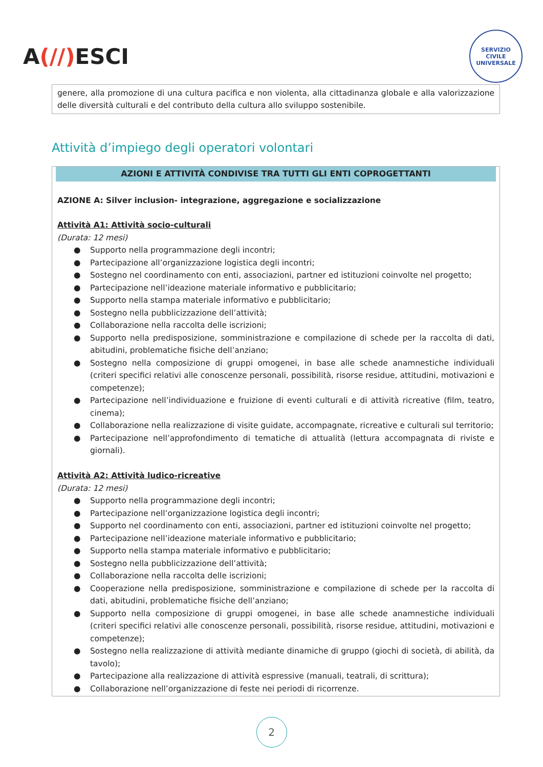A(//) ESCI
SERVIZIO CIVILE UNIVERSALE
genere, alla promozione di una cultura pacifica e non violenta, alla cittadinanza globale e alla valorizzazione delle diversità culturali e del contributo della cultura allo sviluppo sostenibile.
Attività d’impiego degli operatori volontari
AZIONI E ATTIVITÀ CONDIVISE TRA TUTTI GLI ENTI COPROGETTANTI
AZIONE A: Silver inclusion- integrazione, aggregazione e socializzazione
Attività A1: Attività socio-culturali
(Durata: 12 mesi)
● Supporto nella programmazione degli incontri;
● Partecipazione all’organizzazione logistica degli incontri;
● Sostegno nel coordinamento con enti, associazioni, partner ed istituzioni coinvolte nel progetto;
● Partecipazione nell’ideazione materiale informativo e pubblicitario;
● Supporto nella stampa materiale informativo e pubblicitario;
● Sostegno nella pubblicizzazione dell’attività;
● Collaborazione nella raccolta delle iscrizioni;
● Supporto nella predisposizione, somministrazione e compilazione di schede per la raccolta di dati, abitudini, problematiche fisiche dell’anziano;
● Sostegno nella composizione di gruppi omogenei, in base alle schede anamnestiche individuali (criteri specifici relativi alle conoscenze personali, possibilità, risorse residue, attitudini, motivazioni e competenze);
● Partecipazione nell’individuazione e fruizione di eventi culturali e di attività ricreative (film, teatro, cinema);
● Collaborazione nella realizzazione di visite guidate, accompagnate, ricreative e culturali sul territorio;
● Partecipazione nell’approfondimento di tematiche di attualità (lettura accompagnata di riviste e giornali).
Attività A2: Attività ludico-ricreative
(Durata: 12 mesi)
● Supporto nella programmazione degli incontri;
● Partecipazione nell’organizzazione logistica degli incontri;
● Supporto nel coordinamento con enti, associazioni, partner ed istituzioni coinvolte nel progetto;
● Partecipazione nell’ideazione materiale informativo e pubblicitario;
● Supporto nella stampa materiale informativo e pubblicitario;
● Sostegno nella pubblicizzazione dell’attività;
● Collaborazione nella raccolta delle iscrizioni;
● Cooperazione nella predisposizione, somministrazione e compilazione di schede per la raccolta di dati, abitudini, problematiche fisiche dell’anziano;
● Supporto nella composizione di gruppi omogenei, in base alle schede anamnestiche individuali (criteri specifici relativi alle conoscenze personali, possibilità, risorse residue, attitudini, motivazioni e competenze);
● Sostegno nella realizzazione di attività mediante dinamiche di gruppo (giochi di società, di abilità, da tavolo);
● Partecipazione alla realizzazione di attività espressive (manuali, teatrali, di scrittura);
● Collaborazione nell’organizzazione di feste nei periodi di ricorrenze.
2